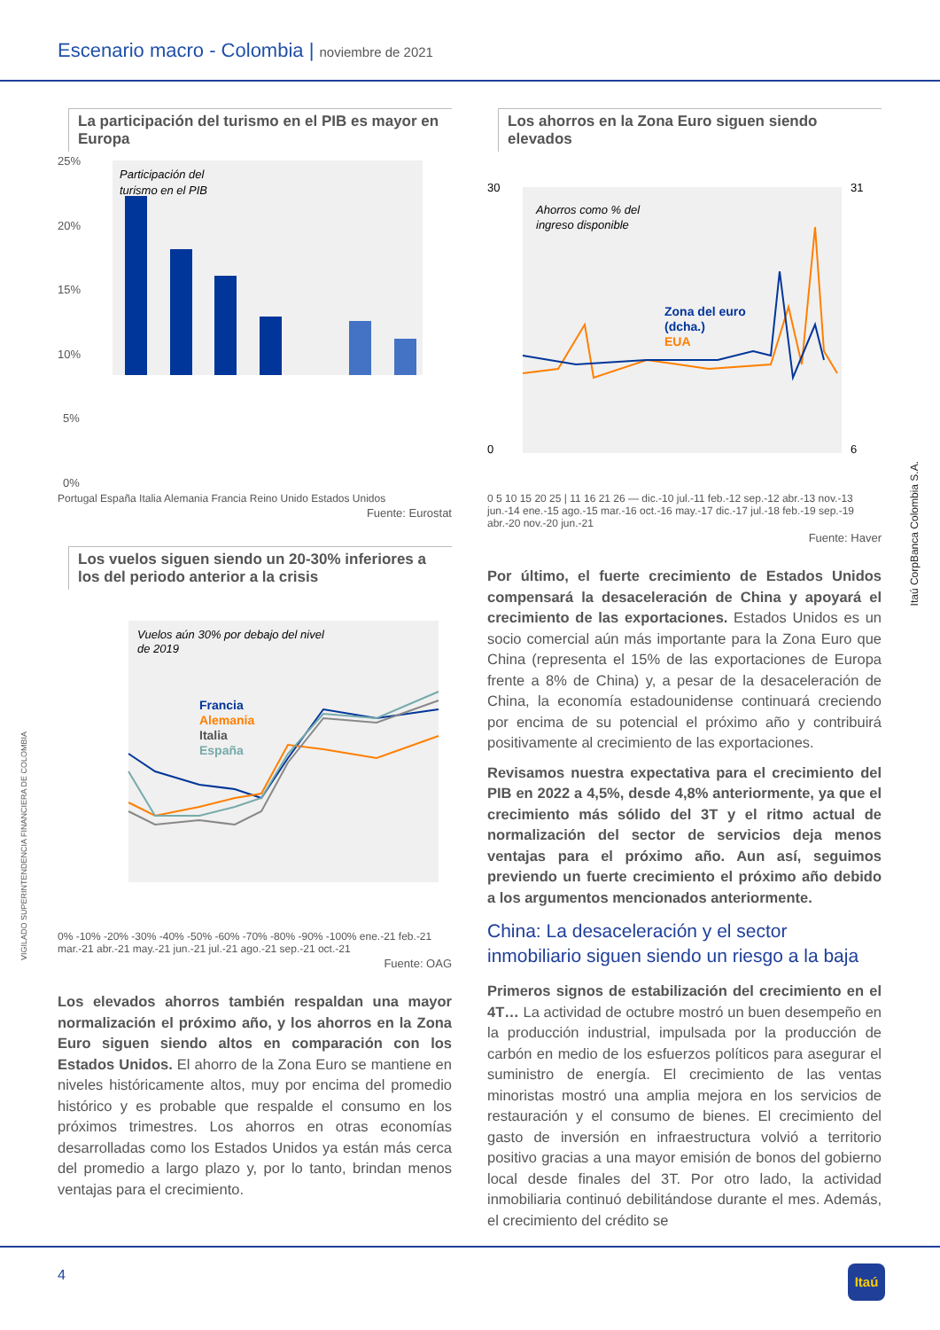Escenario macro - Colombia | noviembre de 2021
La participación del turismo en el PIB es mayor en Europa
25%
20%
15%
10%
5%
0%
Participación del
turismo en el PIB
Portugal España Italia Alemania Francia Reino Unido Estados Unidos
Fuente: Eurostat
Los vuelos siguen siendo un 20-30% inferiores a los del periodo anterior a la crisis
Vuelos aún 30% por debajo del nivel
de 2019
Francia
Alemania
Italia
España
0% -10% -20% -30% -40% -50% -60% -70% -80% -90% -100% ene.-21 feb.-21 mar.-21 abr.-21 may.-21 jun.-21 jul.-21 ago.-21 sep.-21 oct.-21
Fuente: OAG
Los elevados ahorros también respaldan una mayor normalización el próximo año, y los ahorros en la Zona Euro siguen siendo altos en comparación con los Estados Unidos. El ahorro de la Zona Euro se mantiene en niveles históricamente altos, muy por encima del promedio histórico y es probable que respalde el consumo en los próximos trimestres. Los ahorros en otras economías desarrolladas como los Estados Unidos ya están más cerca del promedio a largo plazo y, por lo tanto, brindan menos ventajas para el crecimiento.
Los ahorros en la Zona Euro siguen siendo elevados
Ahorros como % del
ingreso disponible
Zona del euro
(dcha.)
EUA
30
0
31
6
0 5 10 15 20 25 | 11 16 21 26 — dic.-10 jul.-11 feb.-12 sep.-12 abr.-13 nov.-13 jun.-14 ene.-15 ago.-15 mar.-16 oct.-16 may.-17 dic.-17 jul.-18 feb.-19 sep.-19 abr.-20 nov.-20 jun.-21
Fuente: Haver
Por último, el fuerte crecimiento de Estados Unidos compensará la desaceleración de China y apoyará el crecimiento de las exportaciones. Estados Unidos es un socio comercial aún más importante para la Zona Euro que China (representa el 15% de las exportaciones de Europa frente a 8% de China) y, a pesar de la desaceleración de China, la economía estadounidense continuará creciendo por encima de su potencial el próximo año y contribuirá positivamente al crecimiento de las exportaciones.
Revisamos nuestra expectativa para el crecimiento del PIB en 2022 a 4,5%, desde 4,8% anteriormente, ya que el crecimiento más sólido del 3T y el ritmo actual de normalización del sector de servicios deja menos ventajas para el próximo año. Aun así, seguimos previendo un fuerte crecimiento el próximo año debido a los argumentos mencionados anteriormente.
China: La desaceleración y el sector inmobiliario siguen siendo un riesgo a la baja
Primeros signos de estabilización del crecimiento en el 4T… La actividad de octubre mostró un buen desempeño en la producción industrial, impulsada por la producción de carbón en medio de los esfuerzos políticos para asegurar el suministro de energía. El crecimiento de las ventas minoristas mostró una amplia mejora en los servicios de restauración y el consumo de bienes. El crecimiento del gasto de inversión en infraestructura volvió a territorio positivo gracias a una mayor emisión de bonos del gobierno local desde finales del 3T. Por otro lado, la actividad inmobiliaria continuó debilitándose durante el mes. Además, el crecimiento del crédito se
Itaú CorpBanca Colombia S.A.
VIGILADO SUPERINTENDENCIA FINANCIERA DE COLOMBIA
4
Itaú